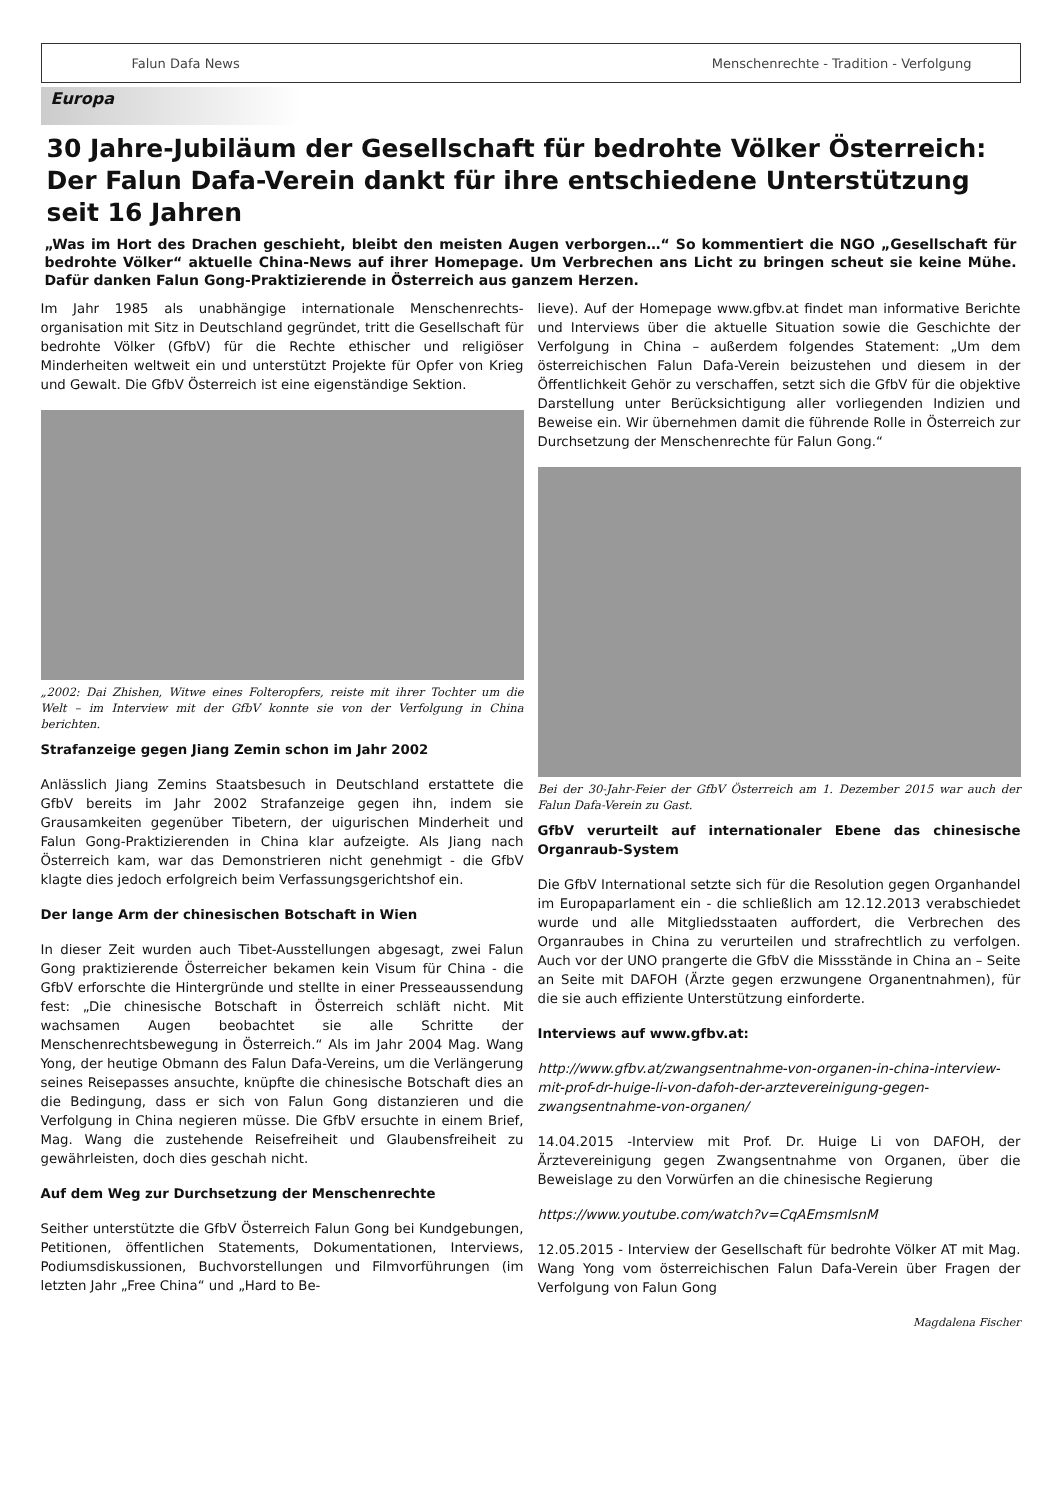Falun Dafa News Menschenrechte - Tradition - Verfolgung
Europa
30 Jahre-Jubiläum der Gesellschaft für bedrohte Völker Österreich: Der Falun Dafa-Verein dankt für ihre entschiedene Unterstützung seit 16 Jahren
„Was im Hort des Drachen geschieht, bleibt den meisten Augen verborgen…“ So kommentiert die NGO „Gesellschaft für bedrohte Völker“ aktuelle China-News auf ihrer Homepage. Um Verbrechen ans Licht zu bringen scheut sie keine Mühe. Dafür danken Falun Gong-Praktizierende in Österreich aus ganzem Herzen.
Im Jahr 1985 als unabhängige internationale Menschenrechts-organisation mit Sitz in Deutschland gegründet, tritt die Gesellschaft für bedrohte Völker (GfbV) für die Rechte ethischer und religiöser Minderheiten weltweit ein und unterstützt Projekte für Opfer von Krieg und Gewalt. Die GfbV Österreich ist eine eigenständige Sektion.
„2002: Dai Zhishen, Witwe eines Folteropfers, reiste mit ihrer Tochter um die Welt – im Interview mit der GfbV konnte sie von der Verfolgung in China berichten.
Strafanzeige gegen Jiang Zemin schon im Jahr 2002
Anlässlich Jiang Zemins Staatsbesuch in Deutschland erstattete die GfbV bereits im Jahr 2002 Strafanzeige gegen ihn, indem sie Grausamkeiten gegenüber Tibetern, der uigurischen Minderheit und Falun Gong-Praktizierenden in China klar aufzeigte. Als Jiang nach Österreich kam, war das Demonstrieren nicht genehmigt - die GfbV klagte dies jedoch erfolgreich beim Verfassungsgerichtshof ein.
Der lange Arm der chinesischen Botschaft in Wien
In dieser Zeit wurden auch Tibet-Ausstellungen abgesagt, zwei Falun Gong praktizierende Österreicher bekamen kein Visum für China - die GfbV erforschte die Hintergründe und stellte in einer Presseaussendung fest: „Die chinesische Botschaft in Österreich schläft nicht. Mit wachsamen Augen beobachtet sie alle Schritte der Menschenrechtsbewegung in Österreich.“ Als im Jahr 2004 Mag. Wang Yong, der heutige Obmann des Falun Dafa-Vereins, um die Verlängerung seines Reisepasses ansuchte, knüpfte die chinesische Botschaft dies an die Bedingung, dass er sich von Falun Gong distanzieren und die Verfolgung in China negieren müsse. Die GfbV ersuchte in einem Brief, Mag. Wang die zustehende Reisefreiheit und Glaubensfreiheit zu gewährleisten, doch dies geschah nicht.
Auf dem Weg zur Durchsetzung der Menschenrechte
Seither unterstützte die GfbV Österreich Falun Gong bei Kundgebungen, Petitionen, öffentlichen Statements, Dokumentationen, Interviews, Podiumsdiskussionen, Buchvorstellungen und Filmvorführungen (im letzten Jahr „Free China“ und „Hard to Be-
lieve). Auf der Homepage www.gfbv.at findet man informative Berichte und Interviews über die aktuelle Situation sowie die Geschichte der Verfolgung in China – außerdem folgendes Statement: „Um dem österreichischen Falun Dafa-Verein beizustehen und diesem in der Öffentlichkeit Gehör zu verschaffen, setzt sich die GfbV für die objektive Darstellung unter Berücksichtigung aller vorliegenden Indizien und Beweise ein. Wir übernehmen damit die führende Rolle in Österreich zur Durchsetzung der Menschenrechte für Falun Gong.“
Bei der 30-Jahr-Feier der GfbV Österreich am 1. Dezember 2015 war auch der Falun Dafa-Verein zu Gast.
GfbV verurteilt auf internationaler Ebene das chinesische Organraub-System
Die GfbV International setzte sich für die Resolution gegen Organhandel im Europaparlament ein - die schließlich am 12.12.2013 verabschiedet wurde und alle Mitgliedsstaaten auffordert, die Verbrechen des Organraubes in China zu verurteilen und strafrechtlich zu verfolgen. Auch vor der UNO prangerte die GfbV die Missstände in China an – Seite an Seite mit DAFOH (Ärzte gegen erzwungene Organentnahmen), für die sie auch effiziente Unterstützung einforderte.
Interviews auf www.gfbv.at:
http://www.gfbv.at/zwangsentnahme-von-organen-in-china-interview-mit-prof-dr-huige-li-von-dafoh-der-arztevereinigung-gegen-zwangsentnahme-von-organen/
14.04.2015 -Interview mit Prof. Dr. Huige Li von DAFOH, der Ärztevereinigung gegen Zwangsentnahme von Organen, über die Beweislage zu den Vorwürfen an die chinesische Regierung
https://www.youtube.com/watch?v=CqAEmsmIsnM
12.05.2015 - Interview der Gesellschaft für bedrohte Völker AT mit Mag. Wang Yong vom österreichischen Falun Dafa-Verein über Fragen der Verfolgung von Falun Gong
Magdalena Fischer